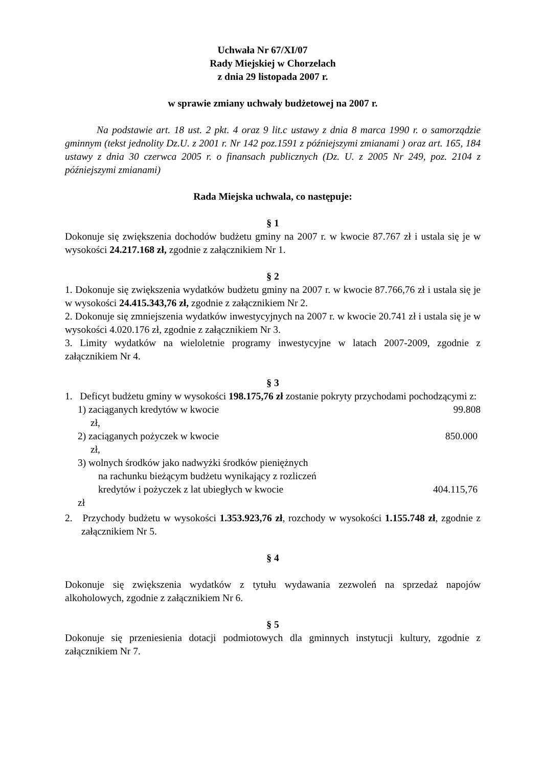Uchwała Nr 67/XI/07
Rady Miejskiej w Chorzelach
z dnia 29 listopada 2007 r.
w sprawie zmiany uchwały budżetowej na 2007 r.
Na podstawie art. 18 ust. 2 pkt. 4 oraz 9 lit.c ustawy z dnia 8 marca 1990 r. o samorządzie gminnym (tekst jednolity Dz.U. z 2001 r. Nr 142 poz.1591 z późniejszymi zmianami ) oraz art. 165, 184 ustawy z dnia 30 czerwca 2005 r. o finansach publicznych (Dz. U. z 2005 Nr 249, poz. 2104 z późniejszymi zmianami)
Rada Miejska uchwala, co następuje:
§ 1
Dokonuje się zwiększenia dochodów budżetu gminy na 2007 r. w kwocie 87.767 zł i ustala się je w wysokości 24.217.168 zł, zgodnie z załącznikiem Nr 1.
§ 2
1. Dokonuje się zwiększenia wydatków budżetu gminy na 2007 r. w kwocie 87.766,76 zł i ustala się je w wysokości 24.415.343,76 zł, zgodnie z załącznikiem Nr 2.
2. Dokonuje się zmniejszenia wydatków inwestycyjnych na 2007 r. w kwocie 20.741 zł i ustala się je w wysokości 4.020.176 zł, zgodnie z załącznikiem Nr 3.
3. Limity wydatków na wieloletnie programy inwestycyjne w latach 2007-2009, zgodnie z załącznikiem Nr 4.
§ 3
1. Deficyt budżetu gminy w wysokości 198.175,76 zł zostanie pokryty przychodami pochodzącymi z:
1) zaciąganych kredytów w kwocie 99.808
zł,
2) zaciąganych pożyczek w kwocie 850.000
zł,
3) wolnych środków jako nadwyżki środków pieniężnych
na rachunku bieżącym budżetu wynikający z rozliczeń
kredytów i pożyczek z lat ubiegłych w kwocie 404.115,76
zł
2. Przychody budżetu w wysokości 1.353.923,76 zł, rozchody w wysokości 1.155.748 zł, zgodnie z załącznikiem Nr 5.
§ 4
Dokonuje się zwiększenia wydatków z tytułu wydawania zezwoleń na sprzedaż napojów alkoholowych, zgodnie z załącznikiem Nr 6.
§ 5
Dokonuje się przeniesienia dotacji podmiotowych dla gminnych instytucji kultury, zgodnie z załącznikiem Nr 7.